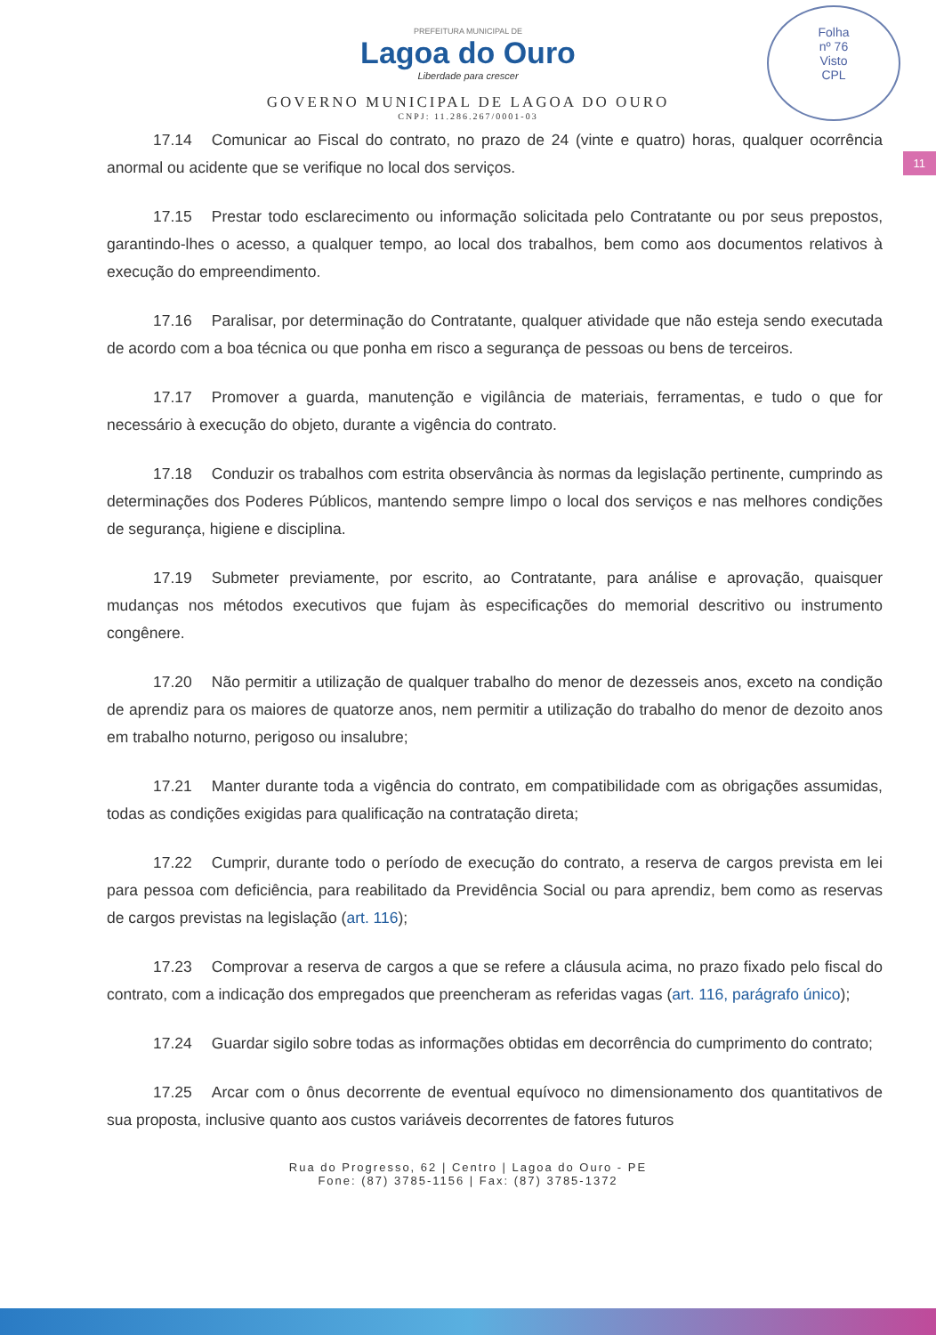Folha
nº 76
Visto
CPL
11
PREFEITURA MUNICIPAL DE
Lagoa do Ouro
Liberdade para crescer
GOVERNO MUNICIPAL DE LAGOA DO OURO
CNPJ: 11.286.267/0001-03
17.14 Comunicar ao Fiscal do contrato, no prazo de 24 (vinte e quatro) horas, qualquer ocorrência anormal ou acidente que se verifique no local dos serviços.
17.15 Prestar todo esclarecimento ou informação solicitada pelo Contratante ou por seus prepostos, garantindo-lhes o acesso, a qualquer tempo, ao local dos trabalhos, bem como aos documentos relativos à execução do empreendimento.
17.16 Paralisar, por determinação do Contratante, qualquer atividade que não esteja sendo executada de acordo com a boa técnica ou que ponha em risco a segurança de pessoas ou bens de terceiros.
17.17 Promover a guarda, manutenção e vigilância de materiais, ferramentas, e tudo o que for necessário à execução do objeto, durante a vigência do contrato.
17.18 Conduzir os trabalhos com estrita observância às normas da legislação pertinente, cumprindo as determinações dos Poderes Públicos, mantendo sempre limpo o local dos serviços e nas melhores condições de segurança, higiene e disciplina.
17.19 Submeter previamente, por escrito, ao Contratante, para análise e aprovação, quaisquer mudanças nos métodos executivos que fujam às especificações do memorial descritivo ou instrumento congênere.
17.20 Não permitir a utilização de qualquer trabalho do menor de dezesseis anos, exceto na condição de aprendiz para os maiores de quatorze anos, nem permitir a utilização do trabalho do menor de dezoito anos em trabalho noturno, perigoso ou insalubre;
17.21 Manter durante toda a vigência do contrato, em compatibilidade com as obrigações assumidas, todas as condições exigidas para qualificação na contratação direta;
17.22 Cumprir, durante todo o período de execução do contrato, a reserva de cargos prevista em lei para pessoa com deficiência, para reabilitado da Previdência Social ou para aprendiz, bem como as reservas de cargos previstas na legislação (art. 116);
17.23 Comprovar a reserva de cargos a que se refere a cláusula acima, no prazo fixado pelo fiscal do contrato, com a indicação dos empregados que preencheram as referidas vagas (art. 116, parágrafo único);
17.24 Guardar sigilo sobre todas as informações obtidas em decorrência do cumprimento do contrato;
17.25 Arcar com o ônus decorrente de eventual equívoco no dimensionamento dos quantitativos de sua proposta, inclusive quanto aos custos variáveis decorrentes de fatores futuros
Rua do Progresso, 62 | Centro | Lagoa do Ouro - PE
Fone: (87) 3785-1156 | Fax: (87) 3785-1372